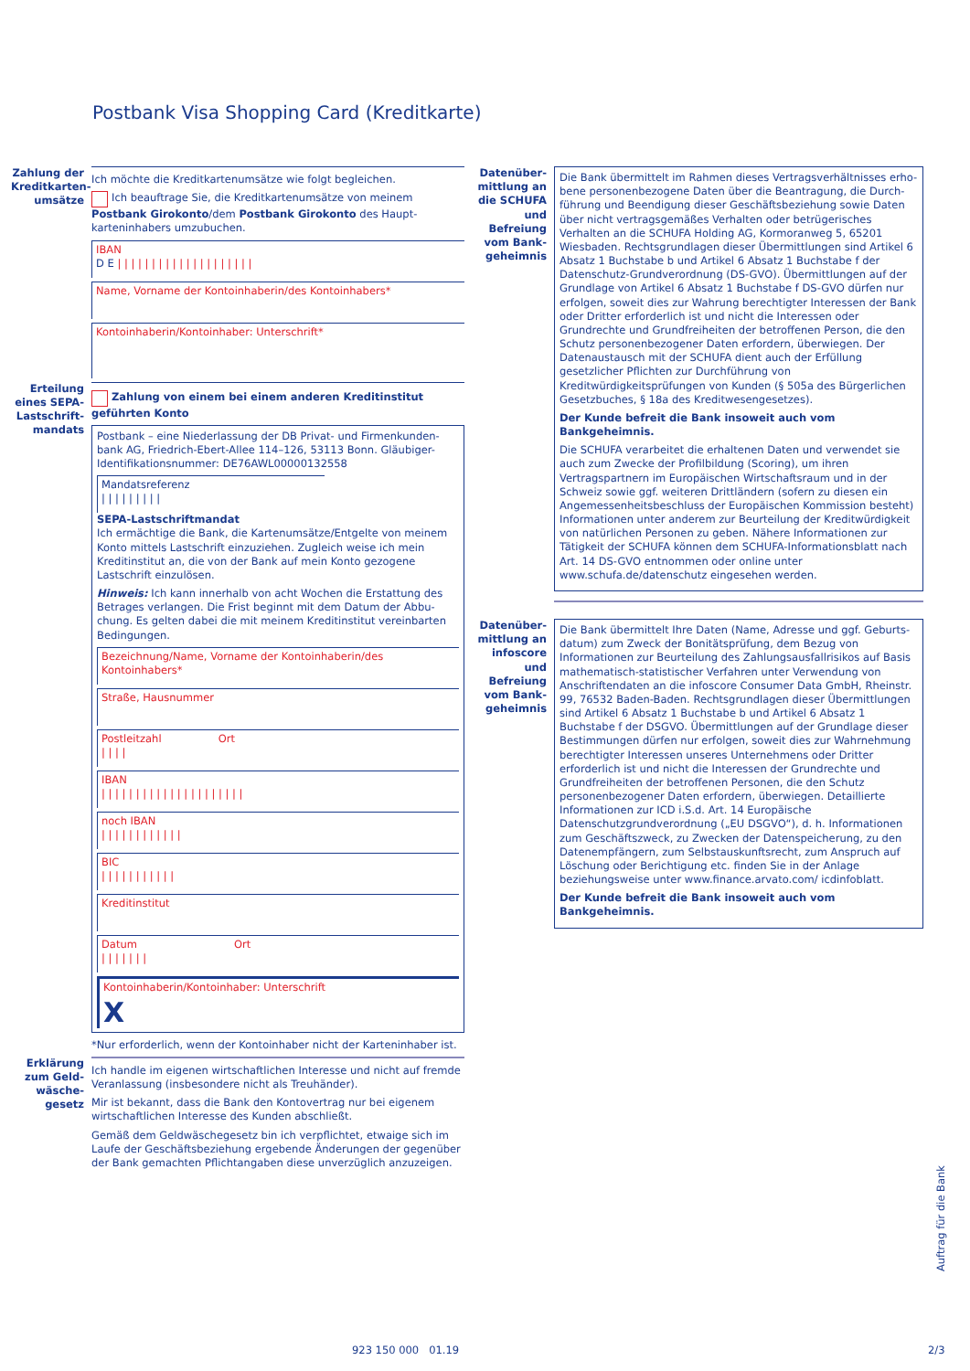Postbank Visa Shopping Card (Kreditkarte)
Zahlung der Kreditkarten­umsätze
Ich möchte die Kreditkartenumsätze wie folgt begleichen.
Ich beauftrage Sie, die Kreditkartenumsätze von meinem Postbank Girokonto/dem Postbank Girokonto des Haupt­karteninhabers umzubuchen.
IBAN
D E | | | | | | | | | | | | | | | | | | | |
Name, Vorname der Kontoinhaberin/des Kontoinhabers*
Kontoinhaberin/Kontoinhaber: Unterschrift*
Erteilung eines SEPA-Lastschrift­mandats
Zahlung von einem bei einem anderen Kreditinstitut geführten Konto
Postbank – eine Niederlassung der DB Privat- und Firmenkunden­bank AG, Friedrich-Ebert-Allee 114–126, 53113 Bonn. Gläubiger-Identifikationsnummer: DE76AWL00000132558
Mandatsreferenz
| | | | | | | | |
SEPA-Lastschriftmandat
Ich ermächtige die Bank, die Kartenumsätze/Entgelte von meinem Konto mittels Lastschrift einzuziehen. Zugleich weise ich mein Kredit­institut an, die von der Bank auf mein Konto gezogene Lastschrift einzulösen.
Hinweis: Ich kann innerhalb von acht Wochen die Erstattung des Betrages verlangen. Die Frist beginnt mit dem Datum der Abbu­chung. Es gelten dabei die mit meinem Kreditinstitut vereinbarten Bedingungen.
Bezeichnung/Name, Vorname der Kontoinhaberin/des Kontoinhabers*
Straße, Hausnummer
Postleitzahl Ort
| | | |
IBAN
| | | | | | | | | | | | | | | | | | | | |
noch IBAN
| | | | | | | | | | | |
BIC
| | | | | | | | | | |
Kreditinstitut
Datum Ort
| | | | | | |
Kontoinhaberin/Kontoinhaber: Unterschrift
X
*Nur erforderlich, wenn der Kontoinhaber nicht der Karteninhaber ist.
Erklärung zum Geld­wäsche­gesetz
Ich handle im eigenen wirtschaftlichen Interesse und nicht auf fremde Veranlassung (insbesondere nicht als Treuhänder).
Mir ist bekannt, dass die Bank den Kontovertrag nur bei eigenem wirtschaftlichen Interesse des Kunden abschließt.
Gemäß dem Geldwäschegesetz bin ich verpflichtet, etwaige sich im Laufe der Geschäftsbeziehung ergebende Änderungen der gegenüber der Bank gemachten Pflichtangaben diese unverzüglich anzuzeigen.
Datenüber­mittlung an die SCHUFA und Befreiung vom Bank­geheimnis
Die Bank übermittelt im Rahmen dieses Vertragsverhältnisses erho­bene personenbezogene Daten über die Beantragung, die Durch­führung und Beendigung dieser Geschäftsbeziehung sowie Daten über nicht vertragsgemäßes Verhalten oder betrügerisches Verhalten an die SCHUFA Holding AG, Kormoranweg 5, 65201 Wiesbaden. Rechtsgrundlagen dieser Übermittlungen sind Artikel 6 Absatz 1 Buchstabe b und Artikel 6 Absatz 1 Buchstabe f der Datenschutz-Grundverordnung (DS-GVO). Übermittlungen auf der Grundlage von Artikel 6 Absatz 1 Buchstabe f DS-GVO dürfen nur erfolgen, soweit dies zur Wahrung berechtigter Interessen der Bank oder Dritter erforderlich ist und nicht die Interessen oder Grundrechte und Grundfreiheiten der betroffenen Person, die den Schutz personen­bezogener Daten erfordern, überwiegen. Der Datenaustausch mit der SCHUFA dient auch der Erfüllung gesetzlicher Pflichten zur Durchführung von Kreditwürdigkeitsprüfungen von Kunden (§ 505a des Bürgerlichen Gesetzbuches, § 18a des Kreditwesengesetzes).
Der Kunde befreit die Bank insoweit auch vom Bankgeheimnis.
Die SCHUFA verarbeitet die erhaltenen Daten und verwendet sie auch zum Zwecke der Profilbildung (Scoring), um ihren Vertragspart­nern im Europäischen Wirtschaftsraum und in der Schweiz sowie ggf. weiteren Drittländern (sofern zu diesen ein Angemessenheits­beschluss der Europäischen Kommission besteht) Informationen unter anderem zur Beurteilung der Kreditwürdigkeit von natürlichen Personen zu geben. Nähere Informationen zur Tätigkeit der SCHUFA können dem SCHUFA-Informationsblatt nach Art. 14 DS-GVO ent­nommen oder online unter www.schufa.de/datenschutz eingesehen werden.
Datenüber­mittlung an infoscore und Befreiung vom Bank­geheimnis
Die Bank übermittelt Ihre Daten (Name, Adresse und ggf. Geburts­datum) zum Zweck der Bonitätsprüfung, dem Bezug von Informationen zur Beurteilung des Zahlungsausfallrisikos auf Basis mathematisch-statistischer Verfahren unter Verwendung von Anschriftendaten an die infoscore Consumer Data GmbH, Rheinstr. 99, 76532 Baden-Baden. Rechtsgrundlagen dieser Übermittlungen sind Artikel 6 Absatz 1 Buchstabe b und Artikel 6 Absatz 1 Buchstabe f der DSGVO. Übermittlungen auf der Grundlage dieser Bestimmungen dürfen nur erfolgen, soweit dies zur Wahrnehmung berechtigter Interessen unseres Unternehmens oder Dritter erforderlich ist und nicht die Interessen der Grundrechte und Grundfreiheiten der betroffenen Personen, die den Schutz personenbezogener Daten erfordern, überwiegen. Detaillierte Informationen zur ICD i.S.d. Art. 14 Europäische Datenschutzgrundverordnung („EU DSGVO“), d. h. Informationen zum Geschäftszweck, zu Zwecken der Daten­speicherung, zu den Datenempfängern, zum Selbstauskunftsrecht, zum Anspruch auf Löschung oder Berichtigung etc. finden Sie in der Anlage beziehungsweise unter www.finance.arvato.com/ icdinfoblatt.
Der Kunde befreit die Bank insoweit auch vom Bankgeheimnis.
Auftrag für die Bank
923 150 000 01.19 2/3